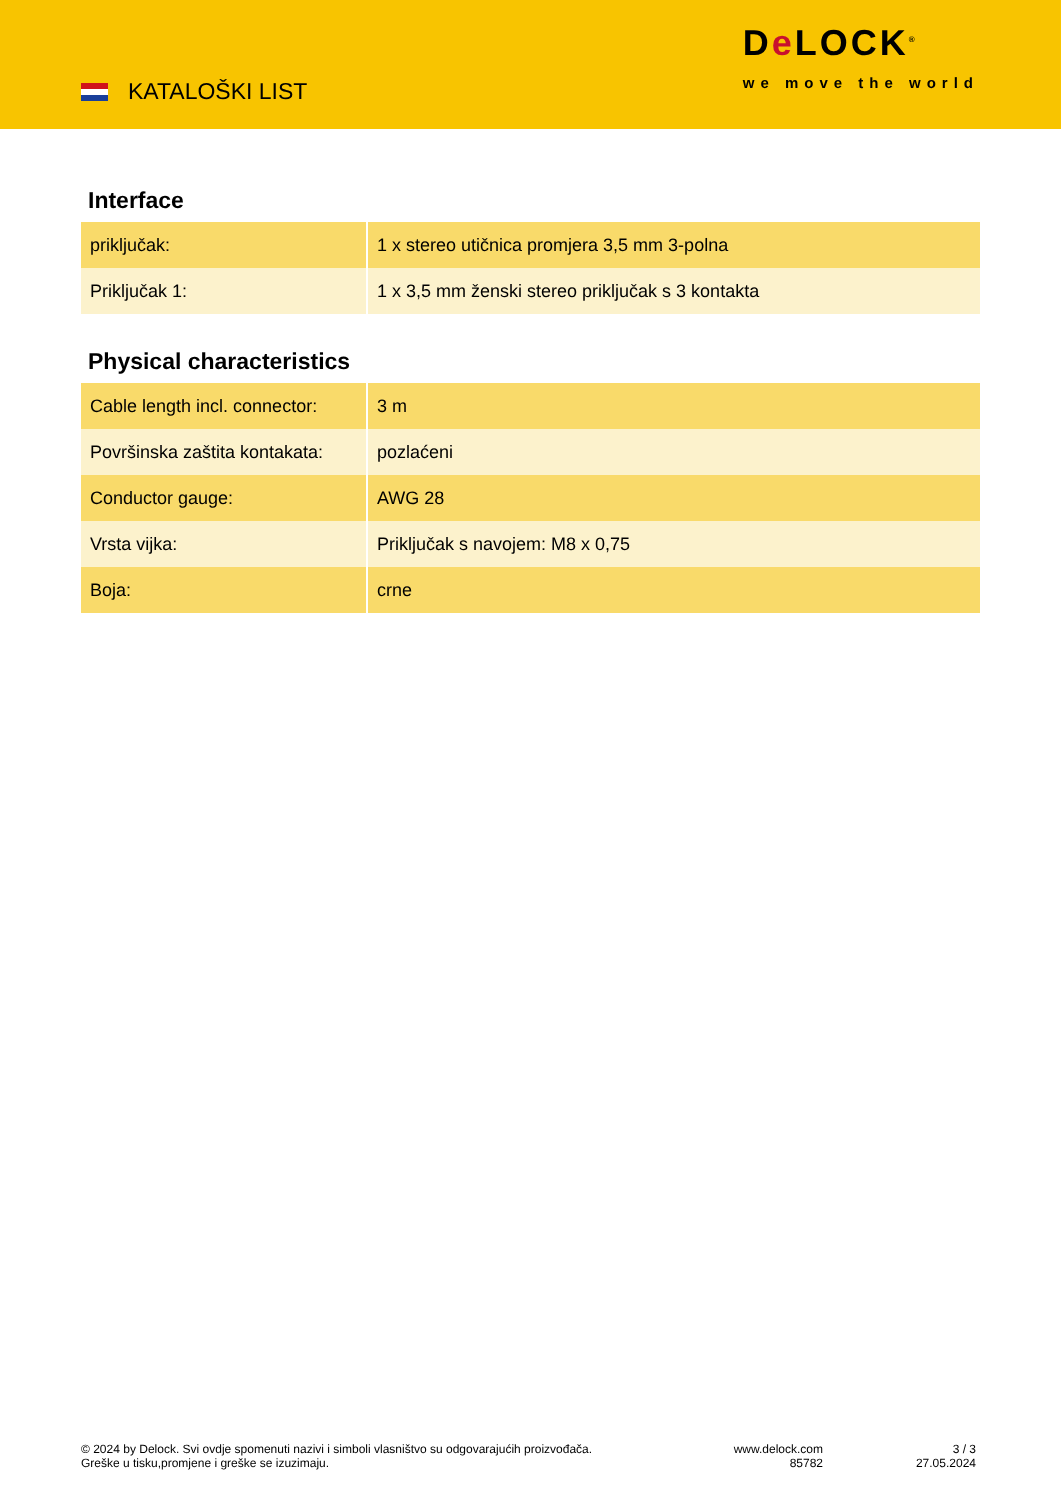KATALOŠKI LIST
De LOCK<sup>®</sup>
we move the world
Interface
| priključak: | 1 x stereo utičnica promjera 3,5 mm 3-polna |
| Priključak 1: | 1 x 3,5 mm ženski stereo priključak s 3 kontakta |
Physical characteristics
| Cable length incl. connector: | 3 m |
| Površinska zaštita kontakata: | pozlaćeni |
| Conductor gauge: | AWG 28 |
| Vrsta vijka: | Priključak s navojem: M8 x 0,75 |
| Boja: | crne |
© 2024 by Delock. Svi ovdje spomenuti nazivi i simboli vlasništvo su odgovarajućih proizvođača.
Greške u tisku,promjene i greške se izuzimaju.
www.delock.com
85782
3 / 3
27.05.2024